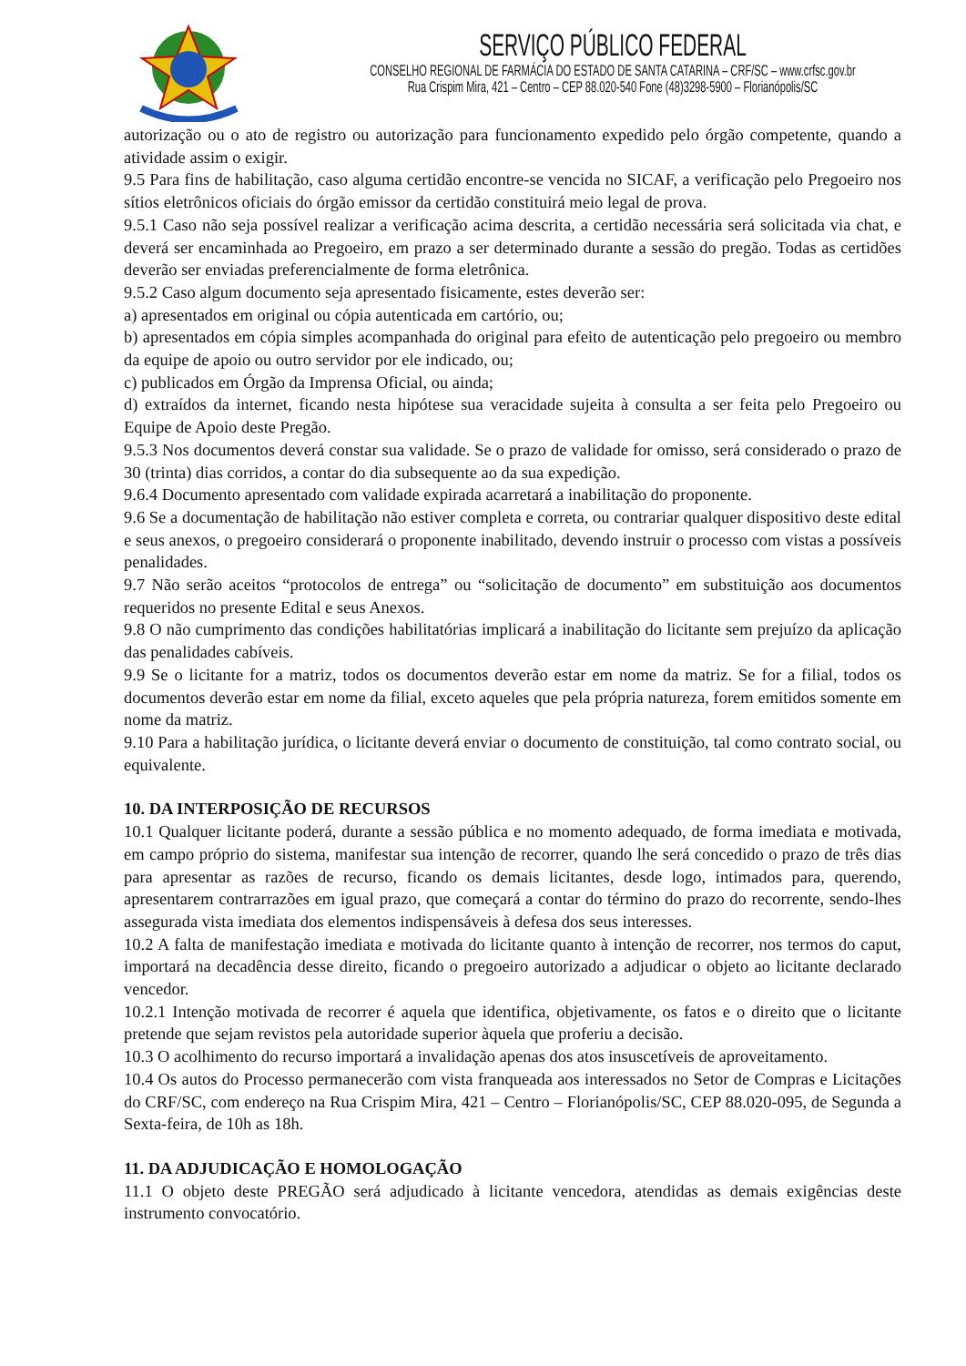SERVIÇO PÚBLICO FEDERAL
CONSELHO REGIONAL DE FARMÁCIA DO ESTADO DE SANTA CATARINA – CRF/SC – www.crfsc.gov.br
Rua Crispim Mira, 421 – Centro – CEP 88.020-540 Fone (48)3298-5900 – Florianópolis/SC
autorização ou o ato de registro ou autorização para funcionamento expedido pelo órgão competente, quando a atividade assim o exigir.
9.5 Para fins de habilitação, caso alguma certidão encontre-se vencida no SICAF, a verificação pelo Pregoeiro nos sítios eletrônicos oficiais do órgão emissor da certidão constituirá meio legal de prova.
9.5.1 Caso não seja possível realizar a verificação acima descrita, a certidão necessária será solicitada via chat, e deverá ser encaminhada ao Pregoeiro, em prazo a ser determinado durante a sessão do pregão. Todas as certidões deverão ser enviadas preferencialmente de forma eletrônica.
9.5.2 Caso algum documento seja apresentado fisicamente, estes deverão ser:
a) apresentados em original ou cópia autenticada em cartório, ou;
b) apresentados em cópia simples acompanhada do original para efeito de autenticação pelo pregoeiro ou membro da equipe de apoio ou outro servidor por ele indicado, ou;
c) publicados em Órgão da Imprensa Oficial, ou ainda;
d) extraídos da internet, ficando nesta hipótese sua veracidade sujeita à consulta a ser feita pelo Pregoeiro ou Equipe de Apoio deste Pregão.
9.5.3 Nos documentos deverá constar sua validade. Se o prazo de validade for omisso, será considerado o prazo de 30 (trinta) dias corridos, a contar do dia subsequente ao da sua expedição.
9.6.4 Documento apresentado com validade expirada acarretará a inabilitação do proponente.
9.6 Se a documentação de habilitação não estiver completa e correta, ou contrariar qualquer dispositivo deste edital e seus anexos, o pregoeiro considerará o proponente inabilitado, devendo instruir o processo com vistas a possíveis penalidades.
9.7 Não serão aceitos “protocolos de entrega” ou “solicitação de documento” em substituição aos documentos requeridos no presente Edital e seus Anexos.
9.8 O não cumprimento das condições habilitatórias implicará a inabilitação do licitante sem prejuízo da aplicação das penalidades cabíveis.
9.9 Se o licitante for a matriz, todos os documentos deverão estar em nome da matriz. Se for a filial, todos os documentos deverão estar em nome da filial, exceto aqueles que pela própria natureza, forem emitidos somente em nome da matriz.
9.10 Para a habilitação jurídica, o licitante deverá enviar o documento de constituição, tal como contrato social, ou equivalente.
10. DA INTERPOSIÇÃO DE RECURSOS
10.1 Qualquer licitante poderá, durante a sessão pública e no momento adequado, de forma imediata e motivada, em campo próprio do sistema, manifestar sua intenção de recorrer, quando lhe será concedido o prazo de três dias para apresentar as razões de recurso, ficando os demais licitantes, desde logo, intimados para, querendo, apresentarem contrarrazões em igual prazo, que começará a contar do término do prazo do recorrente, sendo-lhes assegurada vista imediata dos elementos indispensáveis à defesa dos seus interesses.
10.2 A falta de manifestação imediata e motivada do licitante quanto à intenção de recorrer, nos termos do caput, importará na decadência desse direito, ficando o pregoeiro autorizado a adjudicar o objeto ao licitante declarado vencedor.
10.2.1 Intenção motivada de recorrer é aquela que identifica, objetivamente, os fatos e o direito que o licitante pretende que sejam revistos pela autoridade superior àquela que proferiu a decisão.
10.3 O acolhimento do recurso importará a invalidação apenas dos atos insuscetíveis de aproveitamento.
10.4 Os autos do Processo permanecerão com vista franqueada aos interessados no Setor de Compras e Licitações do CRF/SC, com endereço na Rua Crispim Mira, 421 – Centro – Florianópolis/SC, CEP 88.020-095, de Segunda a Sexta-feira, de 10h as 18h.
11. DA ADJUDICAÇÃO E HOMOLOGAÇÃO
11.1 O objeto deste PREGÃO será adjudicado à licitante vencedora, atendidas as demais exigências deste instrumento convocatório.